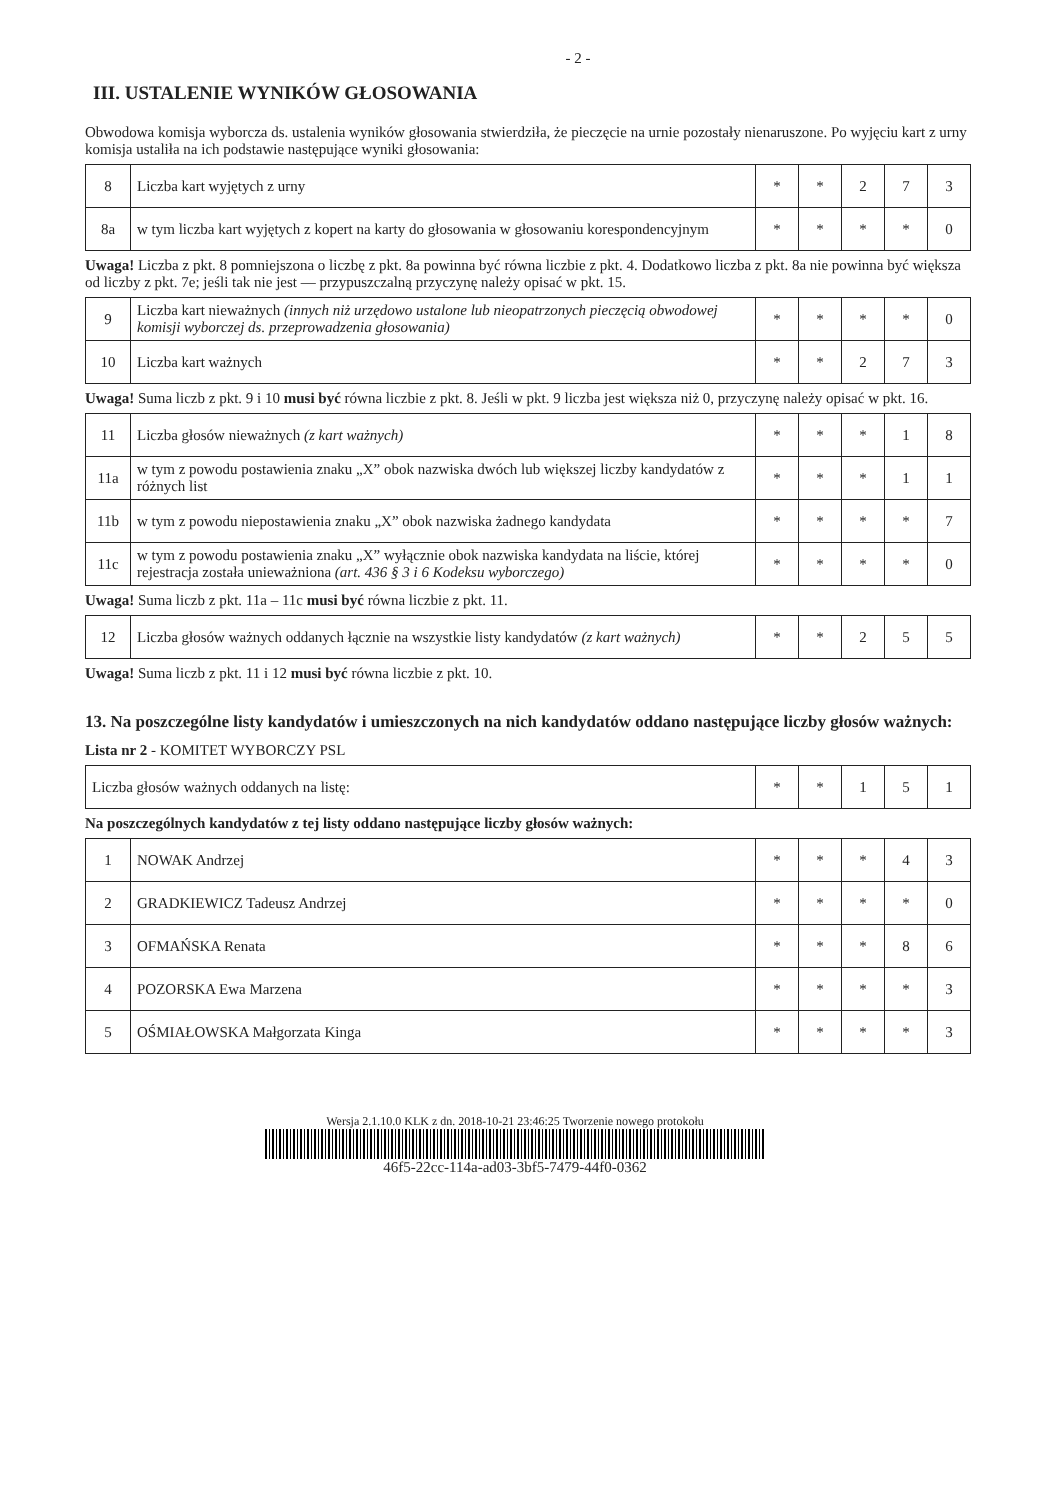- 2 -
III. USTALENIE WYNIKÓW GŁOSOWANIA
Obwodowa komisja wyborcza ds. ustalenia wyników głosowania stwierdziła, że pieczęcie na urnie pozostały nienaruszone. Po wyjęciu kart z urny komisja ustaliła na ich podstawie następujące wyniki głosowania:
| 8 | Liczba kart wyjętych z urny | * | * | 2 | 7 | 3 |
| 8a | w tym liczba kart wyjętych z kopert na karty do głosowania w głosowaniu korespondencyjnym | * | * | * | * | 0 |
Uwaga! Liczba z pkt. 8 pomniejszona o liczbę z pkt. 8a powinna być równa liczbie z pkt. 4. Dodatkowo liczba z pkt. 8a nie powinna być większa od liczby z pkt. 7e; jeśli tak nie jest — przypuszczalną przyczynę należy opisać w pkt. 15.
| 9 | Liczba kart nieważnych (innych niż urzędowo ustalone lub nieopatrzonych pieczęcią obwodowej komisji wyborczej ds. przeprowadzenia głosowania) | * | * | * | * | 0 |
| 10 | Liczba kart ważnych | * | * | 2 | 7 | 3 |
Uwaga! Suma liczb z pkt. 9 i 10 musi być równa liczbie z pkt. 8. Jeśli w pkt. 9 liczba jest większa niż 0, przyczynę należy opisać w pkt. 16.
| 11 | Liczba głosów nieważnych (z kart ważnych) | * | * | * | 1 | 8 |
| 11a | w tym z powodu postawienia znaku „X” obok nazwiska dwóch lub większej liczby kandydatów z różnych list | * | * | * | 1 | 1 |
| 11b | w tym z powodu niepostawienia znaku „X” obok nazwiska żadnego kandydata | * | * | * | * | 7 |
| 11c | w tym z powodu postawienia znaku „X” wyłącznie obok nazwiska kandydata na liście, której rejestracja została unieważniona (art. 436 § 3 i 6 Kodeksu wyborczego) | * | * | * | * | 0 |
Uwaga! Suma liczb z pkt. 11a – 11c musi być równa liczbie z pkt. 11.
| 12 | Liczba głosów ważnych oddanych łącznie na wszystkie listy kandydatów (z kart ważnych) | * | * | 2 | 5 | 5 |
Uwaga! Suma liczb z pkt. 11 i 12 musi być równa liczbie z pkt. 10.
13. Na poszczególne listy kandydatów i umieszczonych na nich kandydatów oddano następujące liczby głosów ważnych:
Lista nr 2 - KOMITET WYBORCZY PSL
| Liczba głosów ważnych oddanych na listę: | * | * | 1 | 5 | 1 |
Na poszczególnych kandydatów z tej listy oddano następujące liczby głosów ważnych:
| 1 | NOWAK Andrzej | * | * | * | 4 | 3 |
| 2 | GRADKIEWICZ Tadeusz Andrzej | * | * | * | * | 0 |
| 3 | OFMAŃSKA Renata | * | * | * | 8 | 6 |
| 4 | POZORSKA Ewa Marzena | * | * | * | * | 3 |
| 5 | OŚMIAŁOWSKA Małgorzata Kinga | * | * | * | * | 3 |
Wersja 2.1.10.0 KLK z dn. 2018-10-21 23:46:25 Tworzenie nowego protokołu
46f5-22cc-114a-ad03-3bf5-7479-44f0-0362